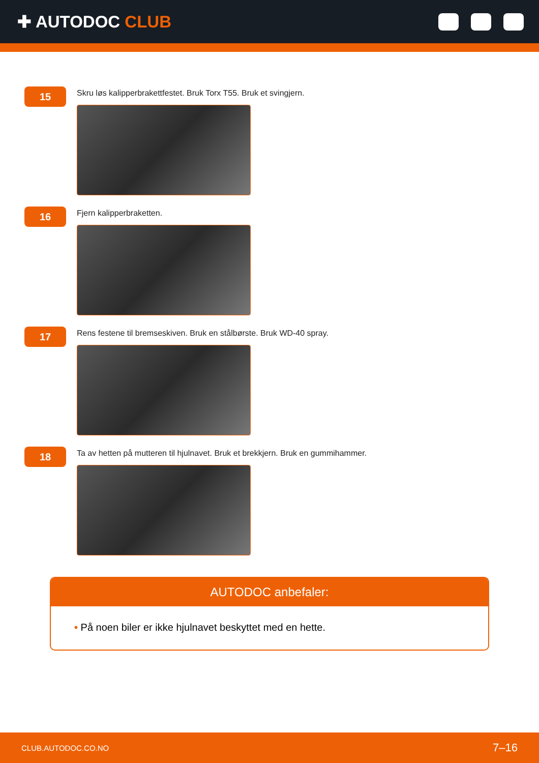✚ AUTODOC CLUB
15
Skru løs kalipperbrakettfestet. Bruk Torx T55. Bruk et svingjern.
16
Fjern kalipperbraketten.
17
Rens festene til bremseskiven. Bruk en stålbørste. Bruk WD-40 spray.
18
Ta av hetten på mutteren til hjulnavet. Bruk et brekkjern. Bruk en gummihammer.
AUTODOC anbefaler:
• På noen biler er ikke hjulnavet beskyttet med en hette.
CLUB.AUTODOC.CO.NO 7–16